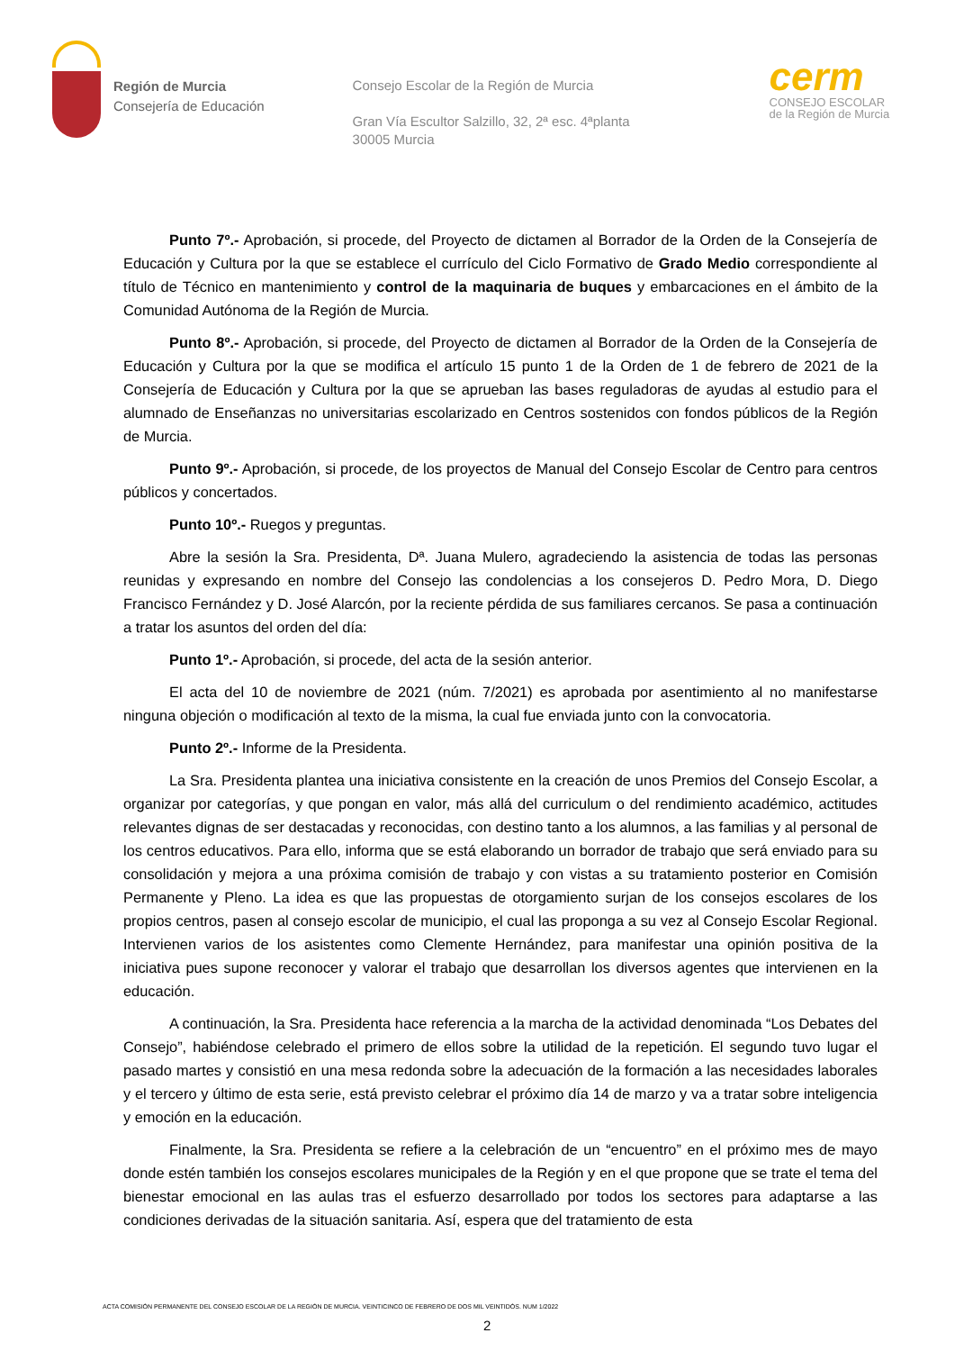Región de Murcia
Consejería de Educación
Consejo Escolar de la Región de Murcia
Gran Vía Escultor Salzillo, 32, 2ª esc. 4ªplanta
30005 Murcia
cerm
CONSEJO ESCOLAR
de la Región de Murcia
Punto 7º.- Aprobación, si procede, del Proyecto de dictamen al Borrador de la Orden de la Consejería de Educación y Cultura por la que se establece el currículo del Ciclo Formativo de Grado Medio correspondiente al título de Técnico en mantenimiento y control de la maquinaria de buques y embarcaciones en el ámbito de la Comunidad Autónoma de la Región de Murcia.
Punto 8º.- Aprobación, si procede, del Proyecto de dictamen al Borrador de la Orden de la Consejería de Educación y Cultura por la que se modifica el artículo 15 punto 1 de la Orden de 1 de febrero de 2021 de la Consejería de Educación y Cultura por la que se aprueban las bases reguladoras de ayudas al estudio para el alumnado de Enseñanzas no universitarias escolarizado en Centros sostenidos con fondos públicos de la Región de Murcia.
Punto 9º.- Aprobación, si procede, de los proyectos de Manual del Consejo Escolar de Centro para centros públicos y concertados.
Punto 10º.- Ruegos y preguntas.
Abre la sesión la Sra. Presidenta, Dª. Juana Mulero, agradeciendo la asistencia de todas las personas reunidas y expresando en nombre del Consejo las condolencias a los consejeros D. Pedro Mora, D. Diego Francisco Fernández y D. José Alarcón, por la reciente pérdida de sus familiares cercanos. Se pasa a continuación a tratar los asuntos del orden del día:
Punto 1º.- Aprobación, si procede, del acta de la sesión anterior.
El acta del 10 de noviembre de 2021 (núm. 7/2021) es aprobada por asentimiento al no manifestarse ninguna objeción o modificación al texto de la misma, la cual fue enviada junto con la convocatoria.
Punto 2º.- Informe de la Presidenta.
La Sra. Presidenta plantea una iniciativa consistente en la creación de unos Premios del Consejo Escolar, a organizar por categorías, y que pongan en valor, más allá del curriculum o del rendimiento académico, actitudes relevantes dignas de ser destacadas y reconocidas, con destino tanto a los alumnos, a las familias y al personal de los centros educativos. Para ello, informa que se está elaborando un borrador de trabajo que será enviado para su consolidación y mejora a una próxima comisión de trabajo y con vistas a su tratamiento posterior en Comisión Permanente y Pleno. La idea es que las propuestas de otorgamiento surjan de los consejos escolares de los propios centros, pasen al consejo escolar de municipio, el cual las proponga a su vez al Consejo Escolar Regional. Intervienen varios de los asistentes como Clemente Hernández, para manifestar una opinión positiva de la iniciativa pues supone reconocer y valorar el trabajo que desarrollan los diversos agentes que intervienen en la educación.
A continuación, la Sra. Presidenta hace referencia a la marcha de la actividad denominada “Los Debates del Consejo”, habiéndose celebrado el primero de ellos sobre la utilidad de la repetición. El segundo tuvo lugar el pasado martes y consistió en una mesa redonda sobre la adecuación de la formación a las necesidades laborales y el tercero y último de esta serie, está previsto celebrar el próximo día 14 de marzo y va a tratar sobre inteligencia y emoción en la educación.
Finalmente, la Sra. Presidenta se refiere a la celebración de un “encuentro” en el próximo mes de mayo donde estén también los consejos escolares municipales de la Región y en el que propone que se trate el tema del bienestar emocional en las aulas tras el esfuerzo desarrollado por todos los sectores para adaptarse a las condiciones derivadas de la situación sanitaria. Así, espera que del tratamiento de esta
ACTA COMISIÓN PERMANENTE DEL CONSEJO ESCOLAR DE LA REGIÓN DE MURCIA. VEINTICINCO DE FEBRERO DE DOS MIL VEINTIDÓS. NUM 1/2022
2